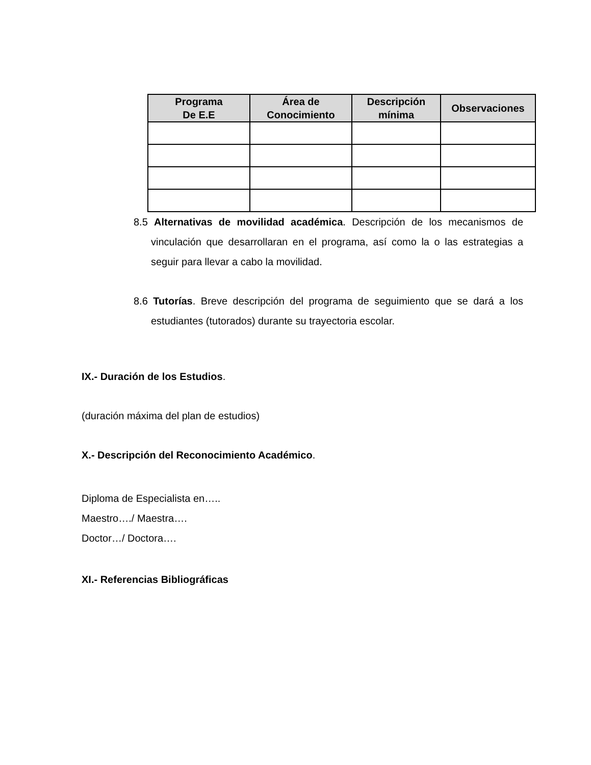| Programa De E.E | Área de Conocimiento | Descripción mínima | Observaciones |
| --- | --- | --- | --- |
8.5 Alternativas de movilidad académica. Descripción de los mecanismos de vinculación que desarrollaran en el programa, así como la o las estrategias a seguir para llevar a cabo la movilidad.
8.6 Tutorías. Breve descripción del programa de seguimiento que se dará a los estudiantes (tutorados) durante su trayectoria escolar.
IX.- Duración de los Estudios.
(duración máxima del plan de estudios)
X.- Descripción del Reconocimiento Académico.
Diploma de Especialista en…..
Maestro…./ Maestra….
Doctor…/ Doctora….
XI.- Referencias Bibliográficas